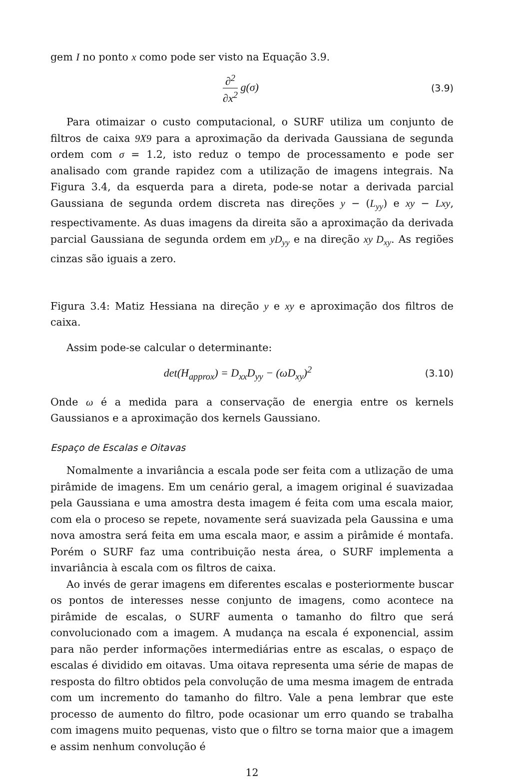gem I no ponto x como pode ser visto na Equação 3.9.
∂<sup>2</sup> ∂x<sup>2</sup> g(σ)
(3.9)
Para otimaizar o custo computacional, o SURF utiliza um conjunto de filtros de caixa 9X9 para a aproximação da derivada Gaussiana de segunda ordem com σ = 1.2, isto reduz o tempo de processamento e pode ser analisado com grande rapidez com a utilização de imagens integrais. Na Figura 3.4, da esquerda para a direta, pode-se notar a derivada parcial Gaussiana de segunda ordem discreta nas direções y − (L<sub>yy</sub>) e xy − Lxy, respectivamente. As duas imagens da direita são a aproximação da derivada parcial Gaussiana de segunda ordem em yD<sub>yy</sub> e na direção xy D<sub>xy</sub>. As regiões cinzas são iguais a zero.
Figura 3.4: Matiz Hessiana na direção y e xy e aproximação dos filtros de caixa.
Assim pode-se calcular o determinante:
det(H<sub>approx</sub>) = D<sub>xx</sub>D<sub>yy</sub> − (ωD<sub>xy</sub>)<sup>2</sup>
(3.10)
Onde ω é a medida para a conservação de energia entre os kernels Gaussianos e a aproximação dos kernels Gaussiano.
Espaço de Escalas e Oitavas
Nomalmente a invariância a escala pode ser feita com a utlização de uma pirâmide de imagens. Em um cenário geral, a imagem original é suavizadaa pela Gaussiana e uma amostra desta imagem é feita com uma escala maior, com ela o proceso se repete, novamente será suavizada pela Gaussina e uma nova amostra será feita em uma escala maor, e assim a pirâmide é montafa. Porém o SURF faz uma contribuição nesta área, o SURF implementa a invariância à escala com os filtros de caixa.
Ao invés de gerar imagens em diferentes escalas e posteriormente buscar os pontos de interesses nesse conjunto de imagens, como acontece na pirâmide de escalas, o SURF aumenta o tamanho do filtro que será convolucionado com a imagem. A mudança na escala é exponencial, assim para não perder informações intermediárias entre as escalas, o espaço de escalas é dividido em oitavas. Uma oitava representa uma série de mapas de resposta do filtro obtidos pela convolução de uma mesma imagem de entrada com um incremento do tamanho do filtro. Vale a pena lembrar que este processo de aumento do filtro, pode ocasionar um erro quando se trabalha com imagens muito pequenas, visto que o filtro se torna maior que a imagem e assim nenhum convolução é
12